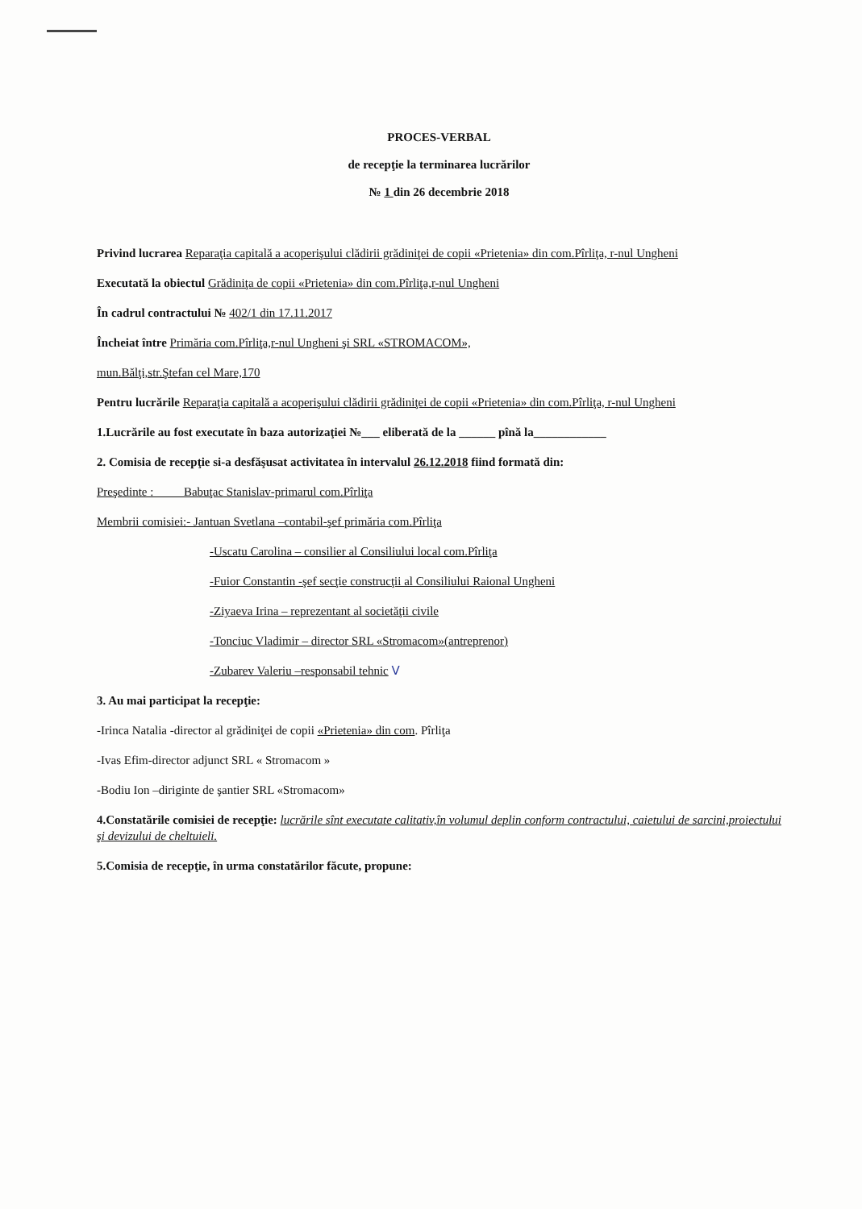PROCES-VERBAL
de recepţie la terminarea lucrărilor
№ 1 din 26 decembrie 2018
Privind lucrarea Reparaţia capitală a acoperişului clădirii grădiniţei de copii «Prietenia» din com.Pîrliţa, r-nul Ungheni
Executată la obiectul Grădiniţa de copii «Prietenia» din com.Pîrliţa,r-nul Ungheni
În cadrul contractului № 402/1 din 17.11.2017
Încheiat între Primăria com.Pîrliţa,r-nul Ungheni şi SRL «STROMACOM»,
mun.Bălţi,str.Ştefan cel Mare,170
Pentru lucrările Reparaţia capitală a acoperişului clădirii grădiniţei de copii «Prietenia» din com.Pîrliţa, r-nul Ungheni
1.Lucrările au fost executate în baza autorizaţiei №___ eliberată de la ______ pînă la____________
2. Comisia de recepţie si-a desfăşusat activitatea în intervalul 26.12.2018 fiind formată din:
Preşedinte : Babuţac Stanislav-primarul com.Pîrliţa
Membrii comisiei:- Jantuan Svetlana –contabil-şef primăria com.Pîrliţa
-Uscatu Carolina – consilier al Consiliului local com.Pîrliţa
-Fuior Constantin -şef secţie construcţii al Consiliului Raional Ungheni
-Ziyaeva Irina – reprezentant al societăţii civile
-Tonciuc Vladimir – director SRL «Stromacom»(antreprenor)
-Zubarev Valeriu –responsabil tehnic V
3. Au mai participat la recepţie:
-Irinca Natalia -director al grădiniţei de copii «Prietenia» din com. Pîrliţa
-Ivas Efim-director adjunct SRL « Stromacom »
-Bodiu Ion –diriginte de şantier SRL «Stromacom»
4.Constatările comisiei de recepţie: lucrările sînt executate calitativ,în volumul deplin conform contractului, caietului de sarcini,proiectului şi devizului de cheltuieli.
5.Comisia de recepţie, în urma constatărilor făcute, propune: